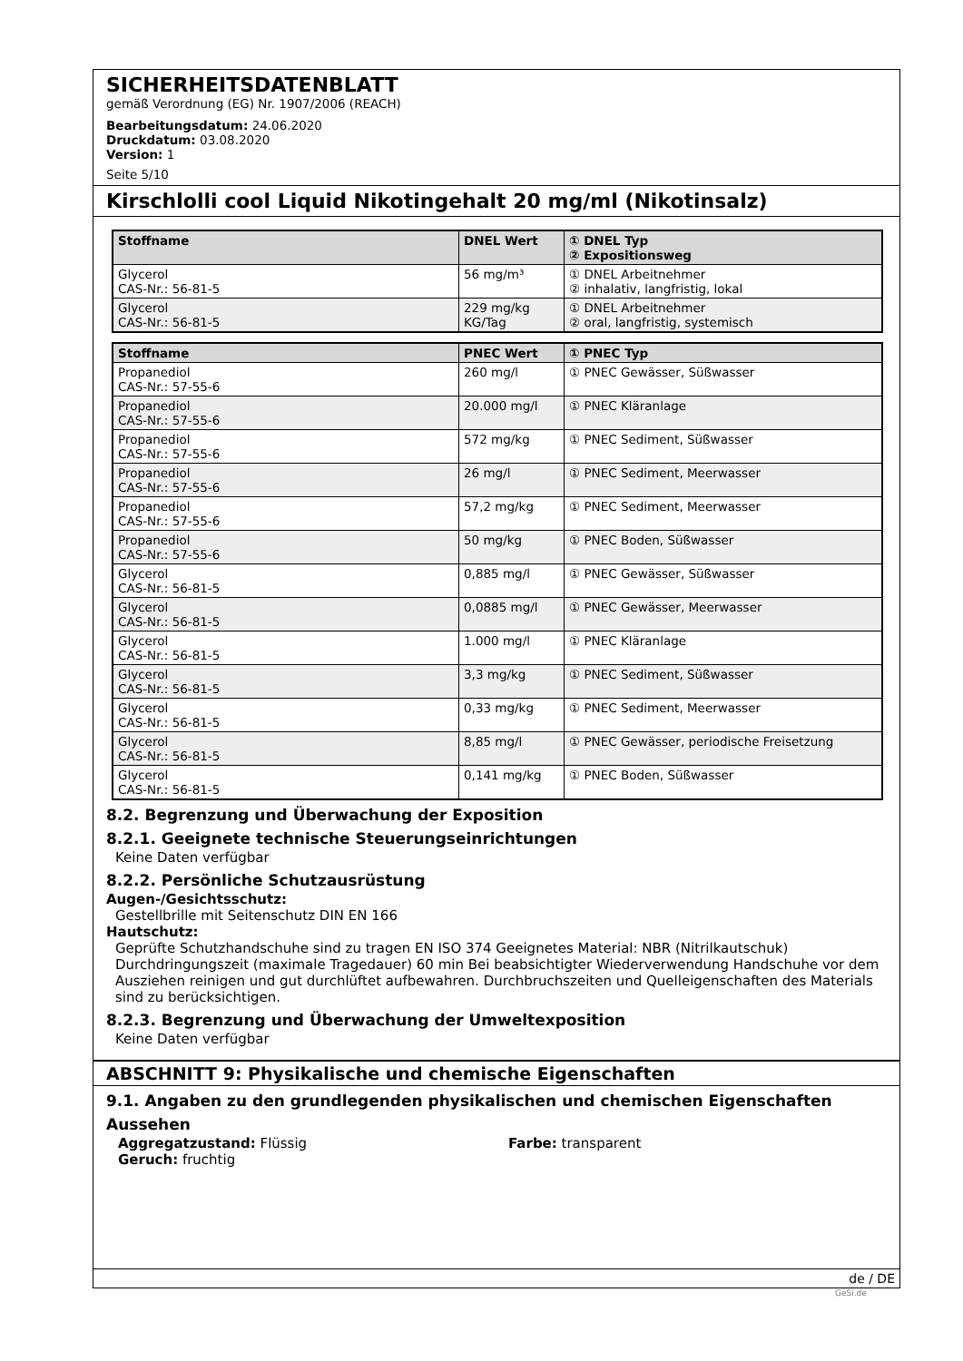SICHERHEITSDATENBLATT
gemäß Verordnung (EG) Nr. 1907/2006 (REACH)
Bearbeitungsdatum: 24.06.2020
Druckdatum: 03.08.2020
Version: 1
Seite 5/10
Kirschlolli cool Liquid Nikotingehalt 20 mg/ml (Nikotinsalz)
| Stoffname | DNEL Wert | ① DNEL Typ ② Expositionsweg |
| --- | --- | --- |
| Glycerol CAS-Nr.: 56-81-5 | 56 mg/m³ | ① DNEL Arbeitnehmer ② inhalativ, langfristig, lokal |
| Glycerol CAS-Nr.: 56-81-5 | 229 mg/kg KG/Tag | ① DNEL Arbeitnehmer ② oral, langfristig, systemisch |
| Stoffname | PNEC Wert | ① PNEC Typ |
| --- | --- | --- |
| Propanediol CAS-Nr.: 57-55-6 | 260 mg/l | ① PNEC Gewässer, Süßwasser |
| Propanediol CAS-Nr.: 57-55-6 | 20.000 mg/l | ① PNEC Kläranlage |
| Propanediol CAS-Nr.: 57-55-6 | 572 mg/kg | ① PNEC Sediment, Süßwasser |
| Propanediol CAS-Nr.: 57-55-6 | 26 mg/l | ① PNEC Sediment, Meerwasser |
| Propanediol CAS-Nr.: 57-55-6 | 57,2 mg/kg | ① PNEC Sediment, Meerwasser |
| Propanediol CAS-Nr.: 57-55-6 | 50 mg/kg | ① PNEC Boden, Süßwasser |
| Glycerol CAS-Nr.: 56-81-5 | 0,885 mg/l | ① PNEC Gewässer, Süßwasser |
| Glycerol CAS-Nr.: 56-81-5 | 0,0885 mg/l | ① PNEC Gewässer, Meerwasser |
| Glycerol CAS-Nr.: 56-81-5 | 1.000 mg/l | ① PNEC Kläranlage |
| Glycerol CAS-Nr.: 56-81-5 | 3,3 mg/kg | ① PNEC Sediment, Süßwasser |
| Glycerol CAS-Nr.: 56-81-5 | 0,33 mg/kg | ① PNEC Sediment, Meerwasser |
| Glycerol CAS-Nr.: 56-81-5 | 8,85 mg/l | ① PNEC Gewässer, periodische Freisetzung |
| Glycerol CAS-Nr.: 56-81-5 | 0,141 mg/kg | ① PNEC Boden, Süßwasser |
8.2. Begrenzung und Überwachung der Exposition
8.2.1. Geeignete technische Steuerungseinrichtungen
Keine Daten verfügbar
8.2.2. Persönliche Schutzausrüstung
Augen-/Gesichtsschutz:
Gestellbrille mit Seitenschutz DIN EN 166
Hautschutz:
Geprüfte Schutzhandschuhe sind zu tragen EN ISO 374 Geeignetes Material: NBR (Nitrilkautschuk) Durchdringungszeit (maximale Tragedauer) 60 min Bei beabsichtigter Wiederverwendung Handschuhe vor dem Ausziehen reinigen und gut durchlüftet aufbewahren. Durchbruchszeiten und Quelleigenschaften des Materials sind zu berücksichtigen.
8.2.3. Begrenzung und Überwachung der Umweltexposition
Keine Daten verfügbar
ABSCHNITT 9: Physikalische und chemische Eigenschaften
9.1. Angaben zu den grundlegenden physikalischen und chemischen Eigenschaften
Aussehen
Aggregatzustand: Flüssig Farbe: transparent
Geruch: fruchtig
de / DE
GeSi.de